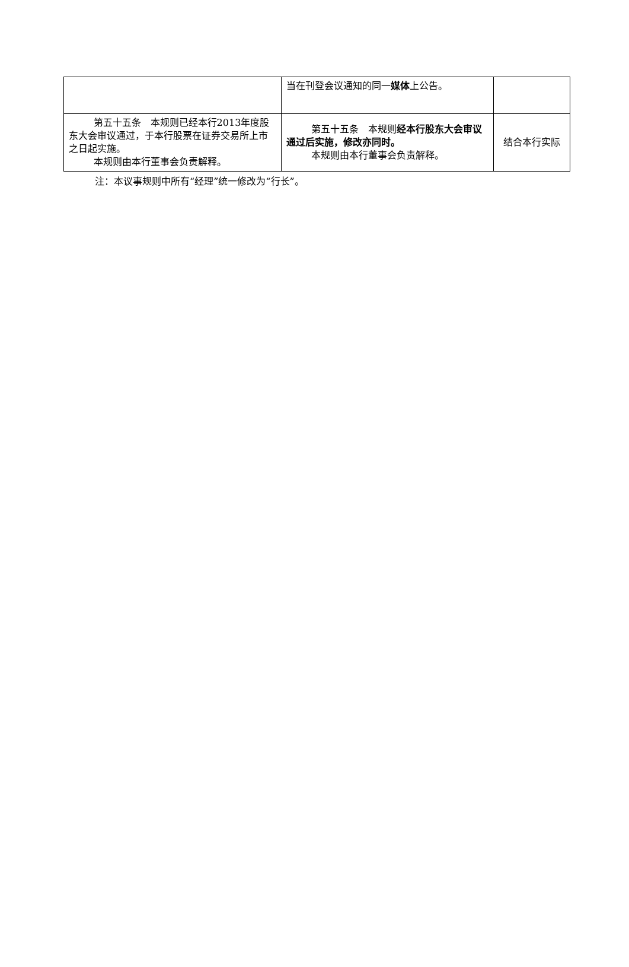| | 当在刊登会议通知的同一 媒体 上公告。 | |
| 第五十五条 本规则已经本行2013年度股东大会审议通过，于本行股票在证券交易所上市之日起实施。 本规则由本行董事会负责解释。 | 第五十五条 本规则 经本行股东大会审议通过后实施，修改亦同时。 本规则由本行董事会负责解释。 | 结合本行实际 |
注：本议事规则中所有“经理”统一修改为“行长”。